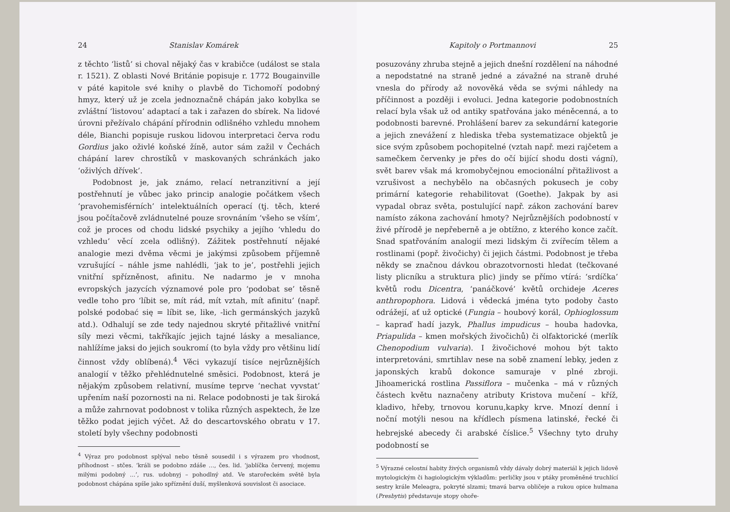24 Stanislav Komárek
z těchto ‘listů’ si choval nějaký čas v krabičce (událost se stala r. 1521). Z oblasti Nové Británie popisuje r. 1772 Bougainville v páté kapitole své knihy o plavbě do Tichomoří podobný hmyz, který už je zcela jednoznačně chápán jako kobylka se zvláštní ‘listovou’ adaptací a tak i zařazen do sbírek. Na lidové úrovni přežívalo chápání přírodnin odlišného vzhledu mnohem déle, Bianchi popisuje ruskou lidovou interpretaci červa rodu Gordius jako oživlé koňské žíně, autor sám zažil v Čechách chápání larev chrostíků v maskovaných schránkách jako ‘oživlých dřívek’.
Podobnost je, jak známo, relací netranzitivní a její postřehnutí je vůbec jako princip analogie počátkem všech ‘pravohemisférních’ intelektuálních operací (tj. těch, které jsou počítačově zvládnutelné pouze srovnáním ‘všeho se vším’, což je proces od chodu lidské psychiky a jejího ‘vhledu do vzhledu’ věcí zcela odlišný). Zážitek postřehnutí nějaké analogie mezi dvěma věcmi je jakýmsi způsobem příjemně vzrušující – náhle jsme nahlédli, ‘jak to je’, postřehli jejich vnitřní spřízněnost, afinitu. Ne nadarmo je v mnoha evropských jazycích významové pole pro ‘podobat se’ těsně vedle toho pro ‘líbit se, mít rád, mít vztah, mít afinitu’ (např. polské podobać się = líbit se, like, -lich germánských jazyků atd.). Odhalují se zde tedy najednou skryté přitažlivé vnitřní síly mezi věcmi, takříkajíc jejich tajné lásky a mesaliance, nahlížíme jaksi do jejich soukromí (to byla vždy pro většinu lidí činnost vždy oblíbená).<sup>4</sup> Věci vykazují tisíce nejrůznějších analogií v těžko přehlédnutelné směsici. Podobnost, která je nějakým způsobem relativní, musíme teprve ‘nechat vyvstat’ upřením naší pozornosti na ni. Relace podobnosti je tak široká a může zahrnovat podobnost v tolika různých aspektech, že lze těžko podat jejich výčet. Až do descartovského obratu v 17. století byly všechny podobnosti
<sup>4</sup> Výraz pro podobnost splýval nebo těsně sousedil i s výrazem pro vhodnost, příhodnost – stčes. ‘králi se podobno zdáše …, čes. lid. ‘jablíčka červený, mojemu milými podobný …’, rus. udobnyj – pohodlný atd. Ve starořeckém světě byla podobnost chápána spíše jako spříznění duší, myšlenková souvislost či asociace.
Kapitoly o Portmannovi 25
posuzovány zhruba stejně a jejich dnešní rozdělení na náhodné a nepodstatné na straně jedné a závažné na straně druhé vnesla do přírody až novověká věda se svými náhledy na příčinnost a později i evoluci. Jedna kategorie podobnostních relací byla však už od antiky spatřována jako méněcenná, a to podobnosti barevné. Prohlášení barev za sekundární kategorie a jejich znevážení z hlediska třeba systematizace objektů je sice svým způsobem pochopitelné (vztah např. mezi rajčetem a samečkem červenky je přes do očí bijící shodu dosti vágní), svět barev však má kromobyčejnou emocionální přitažlivost a vzrušivost a nechybělo na občasných pokusech je coby primární kategorie rehabilitovat (Goethe). Jakpak by asi vypadal obraz světa, postulující např. zákon zachování barev namísto zákona zachování hmoty? Nejrůznějších podobností v živé přírodě je nepřeberně a je obtížno, z kterého konce začít. Snad spatřováním analogií mezi lidským či zvířecím tělem a rostlinami (popř. živočichy) či jejich částmi. Podobnost je třeba někdy se značnou dávkou obrazotvornosti hledat (tečkované listy plicníku a struktura plic) jindy se přímo vtírá: ‘srdíčka’ květů rodu Dicentra, ‘panáčkové’ květů orchideje Aceres anthropophora. Lidová i vědecká jména tyto podoby často odrážejí, ať už optické (Fungia – houbový korál, Ophioglossum – kapraď hadí jazyk, Phallus impudicus – houba hadovka, Priapulida – kmen mořských živočichů) či olfaktorické (merlík Chenopodium vulvaria). I živočichové mohou být takto interpretováni, smrtihlav nese na sobě znamení lebky, jeden z japonských krabů dokonce samuraje v plné zbroji. Jihoamerická rostlina Passiflora – mučenka – má v různých částech květu naznačeny atributy Kristova mučení – kříž, kladivo, hřeby, trnovou korunu,kapky krve. Mnozí denní i noční motýli nesou na křídlech písmena latinské, řecké či hebrejské abecedy či arabské číslice.<sup>5</sup> Všechny tyto druhy podobností se
<sup>5</sup> Výrazné celostní habity živých organismů vždy dávaly dobrý materiál k jejich lidově mytologickým či hagiologickým výkladům: perličky jsou v ptáky proměněné truchlící sestry krále Meleagra, pokryté slzami; tmavá barva obličeje a rukou opice hulmana (Presbytis) představuje stopy ohoře-